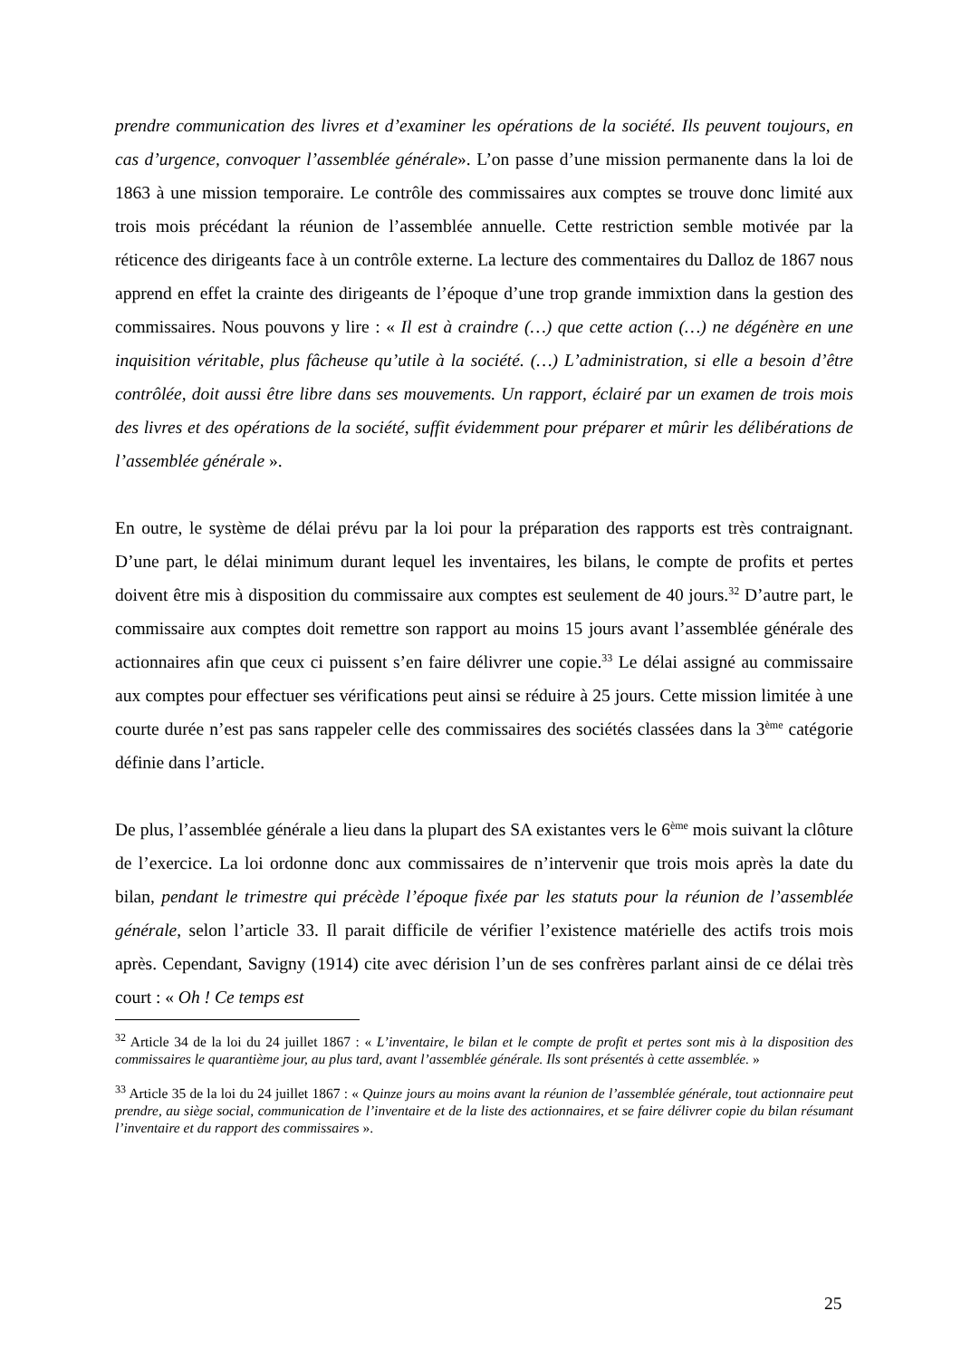prendre communication des livres et d’examiner les opérations de la société. Ils peuvent toujours, en cas d’urgence, convoquer l’assemblée générale». L’on passe d’une mission permanente dans la loi de 1863 à une mission temporaire. Le contrôle des commissaires aux comptes se trouve donc limité aux trois mois précédant la réunion de l’assemblée annuelle. Cette restriction semble motivée par la réticence des dirigeants face à un contrôle externe. La lecture des commentaires du Dalloz de 1867 nous apprend en effet la crainte des dirigeants de l’époque d’une trop grande immixtion dans la gestion des commissaires. Nous pouvons y lire : « Il est à craindre (…) que cette action (…) ne dégénère en une inquisition véritable, plus fâcheuse qu’utile à la société. (…) L’administration, si elle a besoin d’être contrôlée, doit aussi être libre dans ses mouvements. Un rapport, éclairé par un examen de trois mois des livres et des opérations de la société, suffit évidemment pour préparer et mûrir les délibérations de l’assemblée générale ».
En outre, le système de délai prévu par la loi pour la préparation des rapports est très contraignant. D’une part, le délai minimum durant lequel les inventaires, les bilans, le compte de profits et pertes doivent être mis à disposition du commissaire aux comptes est seulement de 40 jours.<sup>32</sup> D’autre part, le commissaire aux comptes doit remettre son rapport au moins 15 jours avant l’assemblée générale des actionnaires afin que ceux ci puissent s’en faire délivrer une copie.<sup>33</sup> Le délai assigné au commissaire aux comptes pour effectuer ses vérifications peut ainsi se réduire à 25 jours. Cette mission limitée à une courte durée n’est pas sans rappeler celle des commissaires des sociétés classées dans la 3<sup>ème</sup> catégorie définie dans l’article.
De plus, l’assemblée générale a lieu dans la plupart des SA existantes vers le 6<sup>ème</sup> mois suivant la clôture de l’exercice. La loi ordonne donc aux commissaires de n’intervenir que trois mois après la date du bilan, pendant le trimestre qui précède l’époque fixée par les statuts pour la réunion de l’assemblée générale, selon l’article 33. Il parait difficile de vérifier l’existence matérielle des actifs trois mois après. Cependant, Savigny (1914) cite avec dérision l’un de ses confrères parlant ainsi de ce délai très court : « Oh ! Ce temps est
<sup>32</sup> Article 34 de la loi du 24 juillet 1867 : « L’inventaire, le bilan et le compte de profit et pertes sont mis à la disposition des commissaires le quarantième jour, au plus tard, avant l’assemblée générale. Ils sont présentés à cette assemblée. »
<sup>33</sup> Article 35 de la loi du 24 juillet 1867 : « Quinze jours au moins avant la réunion de l’assemblée générale, tout actionnaire peut prendre, au siège social, communication de l’inventaire et de la liste des actionnaires, et se faire délivrer copie du bilan résumant l’inventaire et du rapport des commissaires ».
25